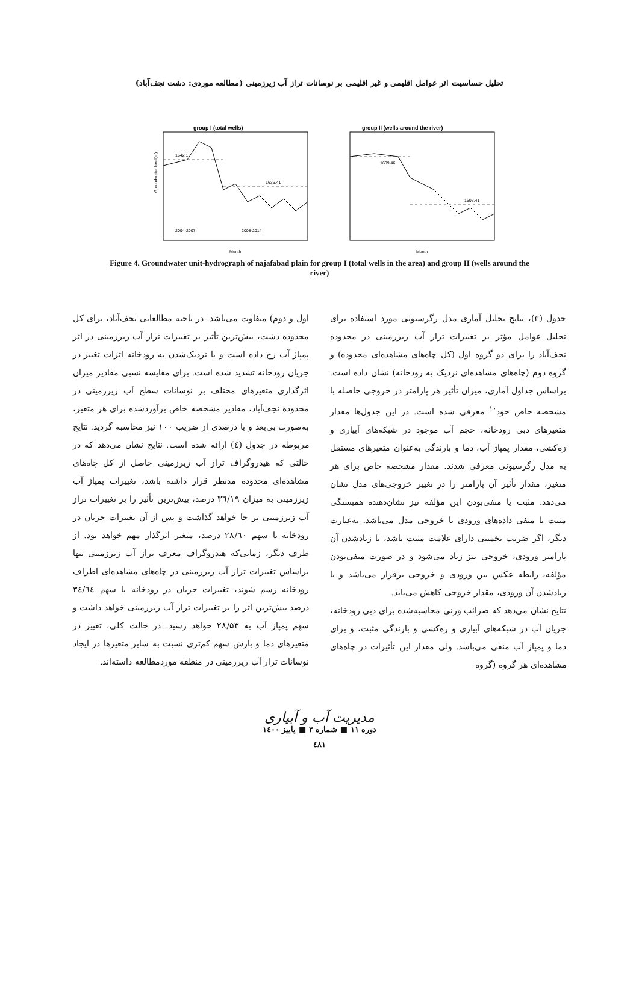تحلیل حساسیت اثر عوامل اقلیمی و غیر اقلیمی بر نوسانات تراز آب زیرزمینی (مطالعه موردی: دشت نجف‌آباد)
group I (total wells)
1642.1
1636.41
2004-2007
2008-2014
Month
Groundwater level(m)
group II (wells around the river)
1609.46
1603.41
Month
Figure 4. Groundwater unit-hydrograph of najafabad plain for group I (total wells in the area) and group II (wells around the river)
جدول (۳)، نتایج تحلیل آماری مدل رگرسیونی مورد استفاده برای تحلیل عوامل مؤثر بر تغییرات تراز آب زیرزمینی در محدوده نجف‌آباد را برای دو گروه اول (کل چاه‌های مشاهده‌ای محدوده) و گروه دوم (چاه‌های مشاهده‌ای نزدیک به رودخانه) نشان داده است. براساس جداول آماری، میزان تأثیر هر پارامتر در خروجی حاصله با مشخصه خاص خود<sup>۱۰</sup> معرفی شده است. در این جدول‌ها مقدار متغیرهای دبی رودخانه، حجم آب موجود در شبکه‌های آبیاری و زه‌کشی، مقدار پمپاژ آب، دما و بارندگی به‌عنوان متغیرهای مستقل به مدل رگرسیونی معرفی شدند. مقدار مشخصه خاص برای هر متغیر، مقدار تأثیر آن پارامتر را در تغییر خروجی‌های مدل نشان می‌دهد. مثبت یا منفی‌بودن این مؤلفه نیز نشان‌دهنده همبستگی مثبت یا منفی داده‌های ورودی با خروجی مدل می‌باشد. به‌عبارت دیگر، اگر ضریب تخمینی دارای علامت مثبت باشد، با زیادشدن آن پارامتر ورودی، خروجی نیز زیاد می‌شود و در صورت منفی‌بودن مؤلفه، رابطه عکس بین ورودی و خروجی برقرار می‌باشد و با زیادشدن آن ورودی، مقدار خروجی کاهش می‌یابد.
نتایج نشان می‌دهد که ضرائب وزنی محاسبه‌شده برای دبی رودخانه، جریان آب در شبکه‌های آبیاری و زه‌کشی و بارندگی مثبت، و برای دما و پمپاژ آب منفی می‌باشد. ولی مقدار این تأثیرات در چاه‌های مشاهده‌ای هر گروه (گروه
اول و دوم) متفاوت می‌باشد. در ناحیه مطالعاتی نجف‌آباد، برای کل محدوده دشت، بیش‌ترین تأثیر بر تغییرات تراز آب زیرزمینی در اثر پمپاژ آب رخ داده است و با نزدیک‌شدن به رودخانه اثرات تغییر در جریان رودخانه تشدید شده است. برای مقایسه نسبی مقادیر میزان اثرگذاری متغیرهای مختلف بر نوسانات سطح آب زیرزمینی در محدوده نجف‌آباد، مقادیر مشخصه خاص برآوردشده برای هر متغیر، به‌صورت بی‌بعد و با درصدی از ضریب ۱۰۰ نیز محاسبه گردید. نتایج مربوطه در جدول (٤) ارائه شده است. نتایج نشان می‌دهد که در حالتی که هیدروگراف تراز آب زیرزمینی حاصل از کل چاه‌های مشاهده‌ای محدوده مدنظر قرار داشته باشد، تغییرات پمپاژ آب زیرزمینی به میزان ۳٦/۱۹ درصد، بیش‌ترین تأثیر را بر تغییرات تراز آب زیرزمینی بر جا خواهد گذاشت و پس از آن تغییرات جریان در رودخانه با سهم ۲۸/٦۰ درصد، متغیر اثرگذار مهم خواهد بود. از طرف دیگر، زمانی‌که هیدروگراف معرف تراز آب زیرزمینی تنها براساس تغییرات تراز آب زیرزمینی در چاه‌های مشاهده‌ای اطراف رودخانه رسم شوند، تغییرات جریان در رودخانه با سهم ۳٤/٦٤ درصد بیش‌ترین اثر را بر تغییرات تراز آب زیرزمینی خواهد داشت و سهم پمپاژ آب به ۲۸/۵۳ خواهد رسید. در حالت کلی، تغییر در متغیرهای دما و بارش سهم کم‌تری نسبت به سایر متغیرها در ایجاد نوسانات تراز آب زیرزمینی در منطقه موردمطالعه داشته‌اند.
مدیریت آب و آبیاری
دوره ۱۱ ■ شماره ۳ ■ پاییز ۱٤۰۰
٤۸۱